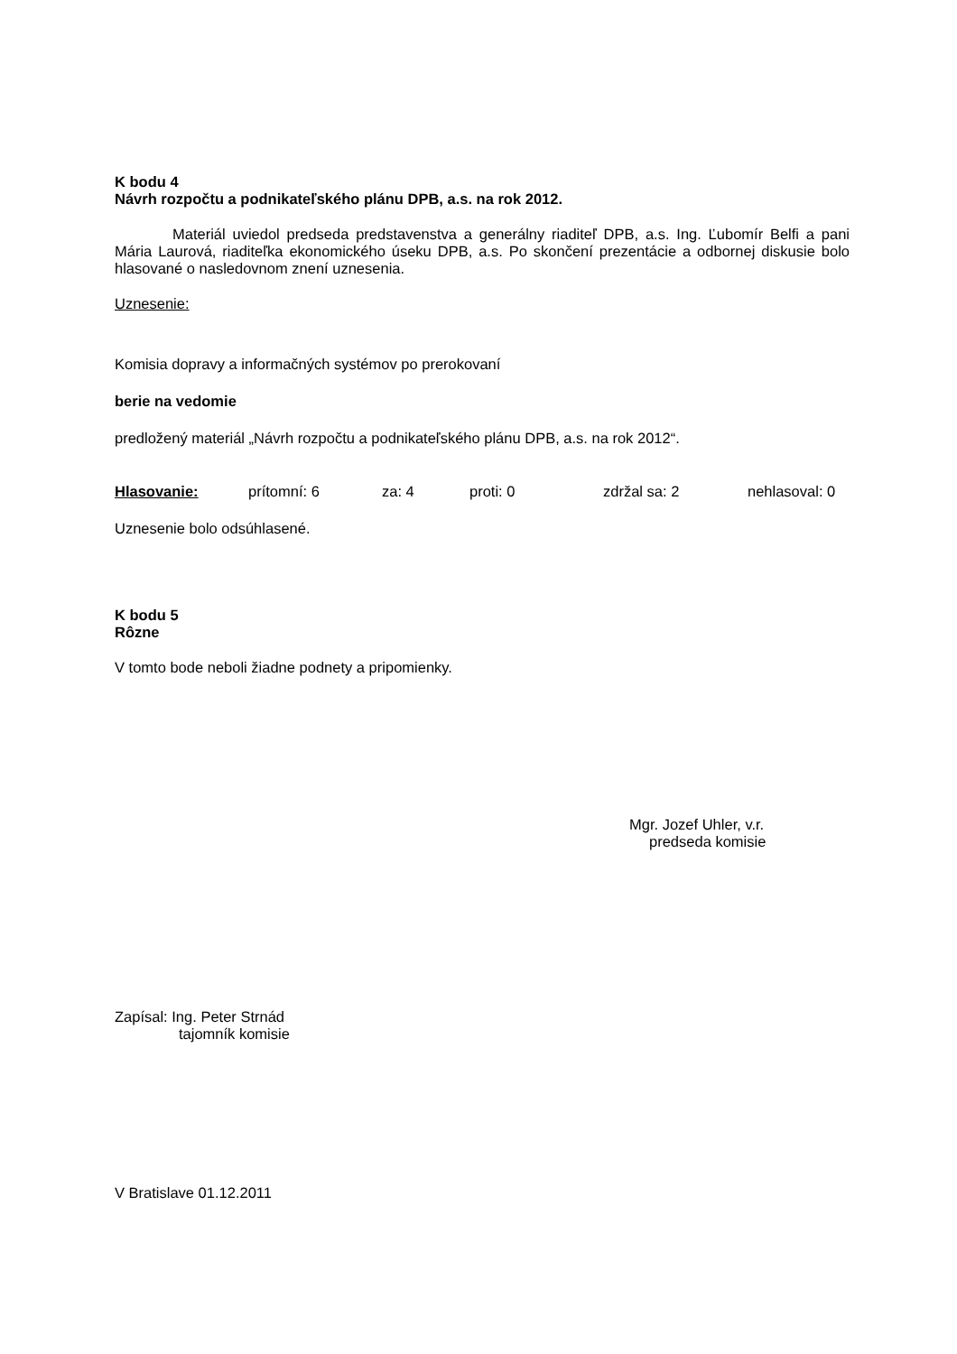K bodu 4
Návrh rozpočtu a podnikateľského plánu DPB, a.s. na rok 2012.
Materiál uviedol predseda predstavenstva a generálny riaditeľ DPB, a.s. Ing. Ľubomír Belfi a pani Mária Laurová, riaditeľka ekonomického úseku DPB, a.s. Po skončení prezentácie a odbornej diskusie bolo hlasované o nasledovnom znení uznesenia.
Uznesenie:
Komisia dopravy a informačných systémov po prerokovaní
berie na vedomie
predložený materiál „Návrh rozpočtu a podnikateľského plánu DPB, a.s. na rok 2012“.
Hlasovanie: prítomní: 6 za: 4 proti: 0 zdržal sa: 2 nehlasoval: 0
Uznesenie bolo odsúhlasené.
K bodu 5
Rôzne
V tomto bode neboli žiadne podnety a pripomienky.
Mgr. Jozef Uhler, v.r.
predseda komisie
Zapísal: Ing. Peter Strnád
tajomník komisie
V Bratislave 01.12.2011